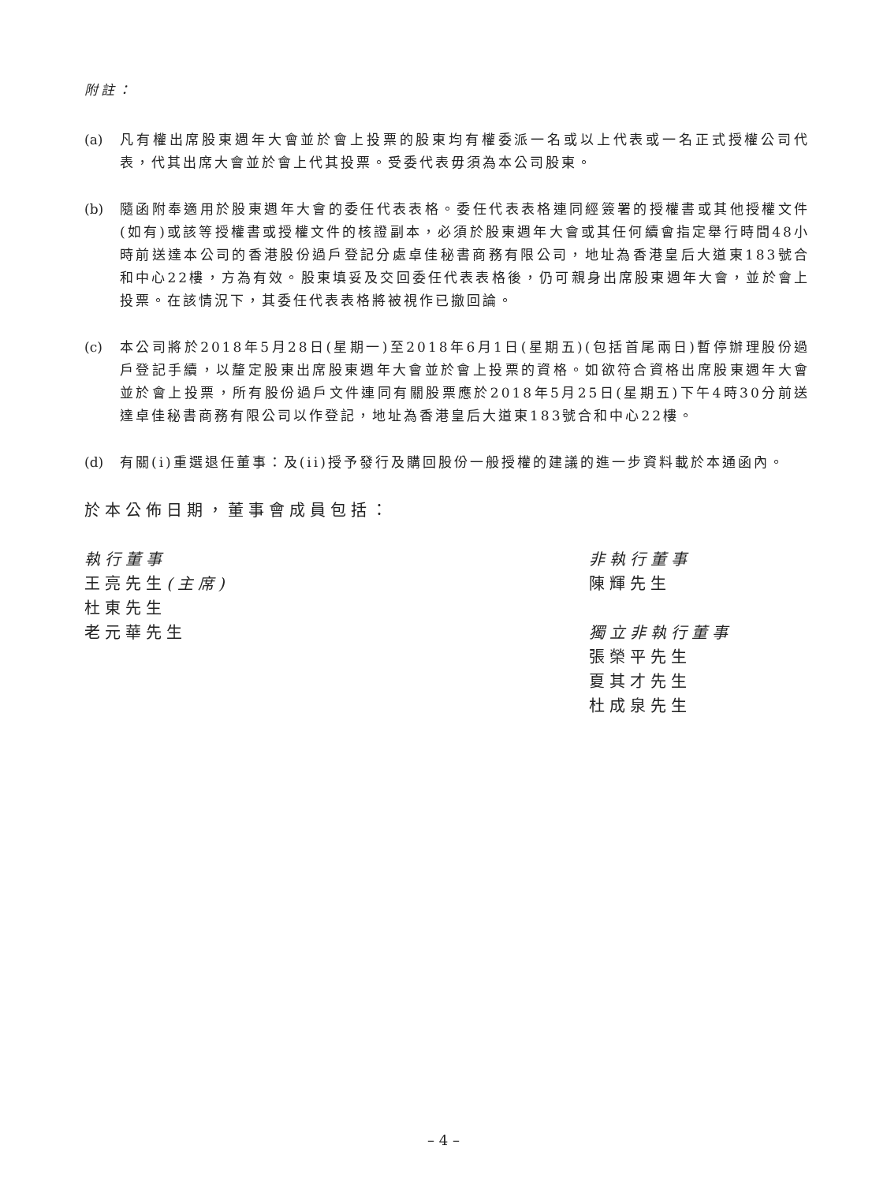附註：
(a) 凡有權出席股東週年大會並於會上投票的股東均有權委派一名或以上代表或一名正式授權公司代表，代其出席大會並於會上代其投票。受委代表毋須為本公司股東。
(b) 隨函附奉適用於股東週年大會的委任代表表格。委任代表表格連同經簽署的授權書或其他授權文件(如有)或該等授權書或授權文件的核證副本，必須於股東週年大會或其任何續會指定舉行時間48小時前送達本公司的香港股份過戶登記分處卓佳秘書商務有限公司，地址為香港皇后大道東183號合和中心22樓，方為有效。股東填妥及交回委任代表表格後，仍可親身出席股東週年大會，並於會上投票。在該情況下，其委任代表表格將被視作已撤回論。
(c) 本公司將於2018年5月28日(星期一)至2018年6月1日(星期五)(包括首尾兩日)暫停辦理股份過戶登記手續，以釐定股東出席股東週年大會並於會上投票的資格。如欲符合資格出席股東週年大會並於會上投票，所有股份過戶文件連同有關股票應於2018年5月25日(星期五)下午4時30分前送達卓佳秘書商務有限公司以作登記，地址為香港皇后大道東183號合和中心22樓。
(d) 有關(i)重選退任董事：及(ii)授予發行及購回股份一般授權的建議的進一步資料載於本通函內。
於本公佈日期，董事會成員包括：
執行董事
王亮先生(主席)
杜東先生
老元華先生
非執行董事
陳輝先生
獨立非執行董事
張榮平先生
夏其才先生
杜成泉先生
– 4 –